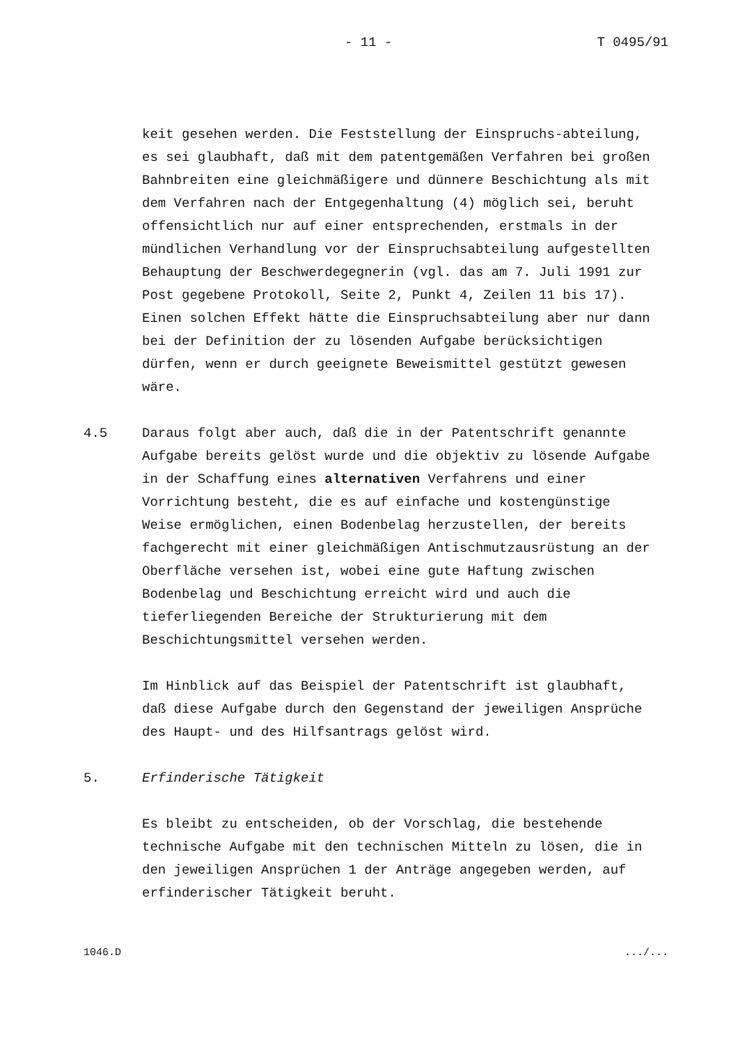- 11 - T 0495/91
keit gesehen werden. Die Feststellung der Einspruchs-abteilung, es sei glaubhaft, daß mit dem patentgemäßen Verfahren bei großen Bahnbreiten eine gleichmäßigere und dünnere Beschichtung als mit dem Verfahren nach der Entgegenhaltung (4) möglich sei, beruht offensichtlich nur auf einer entsprechenden, erstmals in der mündlichen Verhandlung vor der Einspruchsabteilung aufgestellten Behauptung der Beschwerdegegnerin (vgl. das am 7. Juli 1991 zur Post gegebene Protokoll, Seite 2, Punkt 4, Zeilen 11 bis 17). Einen solchen Effekt hätte die Einspruchsabteilung aber nur dann bei der Definition der zu lösenden Aufgabe berücksichtigen dürfen, wenn er durch geeignete Beweismittel gestützt gewesen wäre.
4.5 Daraus folgt aber auch, daß die in der Patentschrift genannte Aufgabe bereits gelöst wurde und die objektiv zu lösende Aufgabe in der Schaffung eines alternativen Verfahrens und einer Vorrichtung besteht, die es auf einfache und kostengünstige Weise ermöglichen, einen Bodenbelag herzustellen, der bereits fachgerecht mit einer gleichmäßigen Antischmutzausrüstung an der Oberfläche versehen ist, wobei eine gute Haftung zwischen Bodenbelag und Beschichtung erreicht wird und auch die tieferliegenden Bereiche der Strukturierung mit dem Beschichtungsmittel versehen werden.
Im Hinblick auf das Beispiel der Patentschrift ist glaubhaft, daß diese Aufgabe durch den Gegenstand der jeweiligen Ansprüche des Haupt- und des Hilfsantrags gelöst wird.
5. Erfinderische Tätigkeit
Es bleibt zu entscheiden, ob der Vorschlag, die bestehende technische Aufgabe mit den technischen Mitteln zu lösen, die in den jeweiligen Ansprüchen 1 der Anträge angegeben werden, auf erfinderischer Tätigkeit beruht.
1046.D.../...